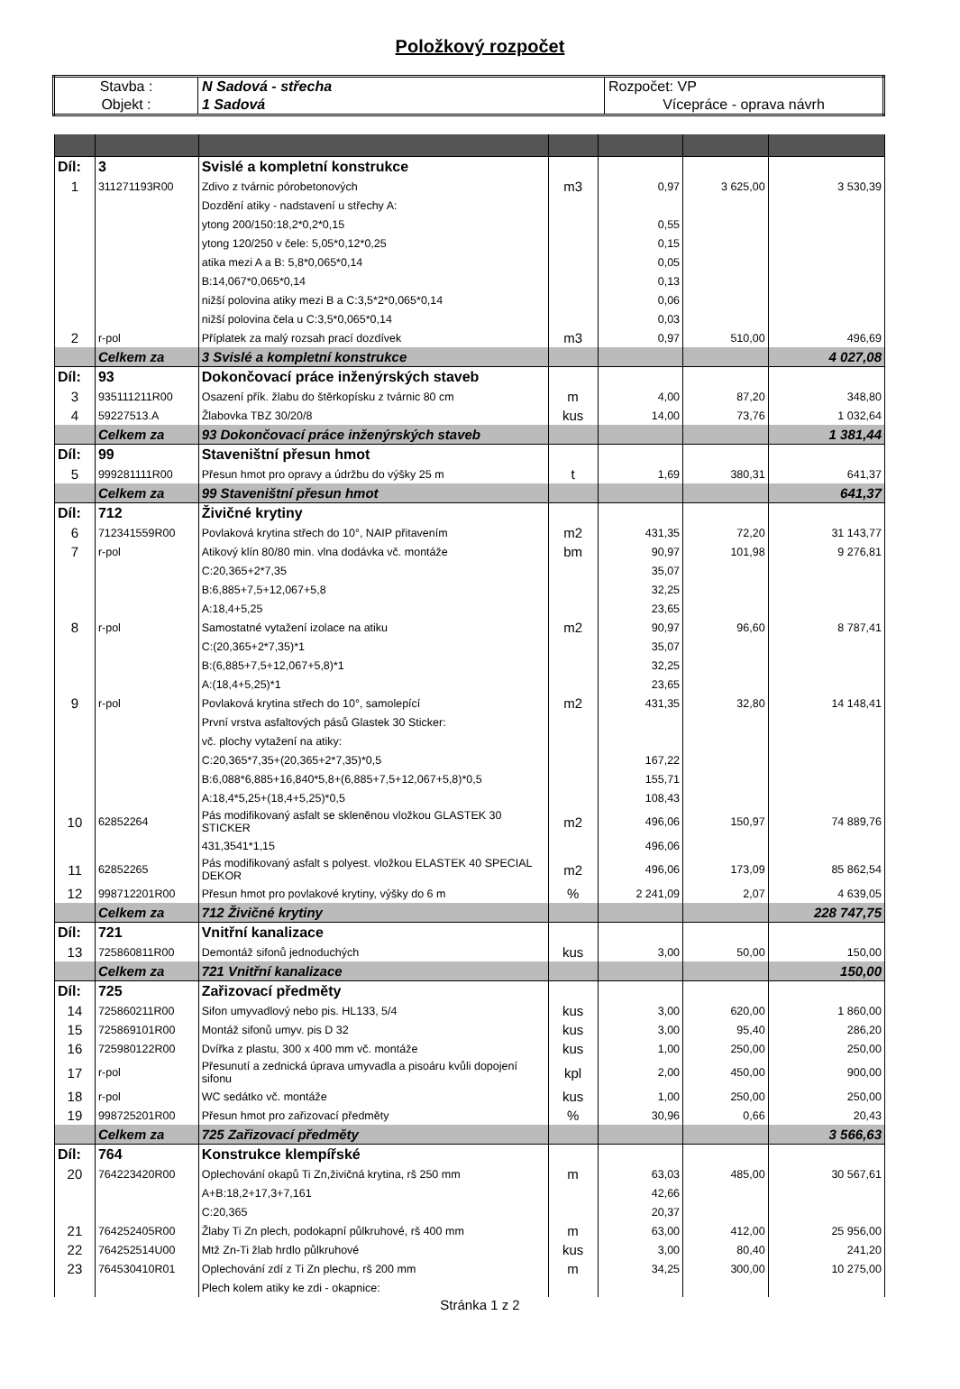Položkový rozpočet
| Stavba : | N Sadová - střecha | Rozpočet: VP |
| Objekt : | 1 Sadová | Vícepráce - oprava návrh |
| Díl: | 3 | Svislé a kompletní konstrukce | | | | |
| 1 | 311271193R00 | Zdivo z tvárnic pórobetonových | m3 | 0,97 | 3 625,00 | 3 530,39 |
| | | Dozdění atiky - nadstavení u střechy A: | | | | |
| | | ytong 200/150:18,2*0,2*0,15 | | 0,55 | | |
| | | ytong 120/250 v čele: 5,05*0,12*0,25 | | 0,15 | | |
| | | atika mezi A a B: 5,8*0,065*0,14 | | 0,05 | | |
| | | B:14,067*0,065*0,14 | | 0,13 | | |
| | | nižší polovina atiky mezi B a C:3,5*2*0,065*0,14 | | 0,06 | | |
| | | nižší polovina čela u C:3,5*0,065*0,14 | | 0,03 | | |
| 2 | r-pol | Příplatek za malý rozsah prací dozdívek | m3 | 0,97 | 510,00 | 496,69 |
| | Celkem za | 3 Svislé a kompletní konstrukce | | | | 4 027,08 |
| Díl: | 93 | Dokončovací práce inženýrských staveb | | | | |
| 3 | 935111211R00 | Osazení přík. žlabu do štěrkopísku z tvárnic 80 cm | m | 4,00 | 87,20 | 348,80 |
| 4 | 59227513.A | Žlabovka TBZ 30/20/8 | kus | 14,00 | 73,76 | 1 032,64 |
| | Celkem za | 93 Dokončovací práce inženýrských staveb | | | | 1 381,44 |
| Díl: | 99 | Staveništní přesun hmot | | | | |
| 5 | 999281111R00 | Přesun hmot pro opravy a údržbu do výšky 25 m | t | 1,69 | 380,31 | 641,37 |
| | Celkem za | 99 Staveništní přesun hmot | | | | 641,37 |
| Díl: | 712 | Živičné krytiny | | | | |
| 6 | 712341559R00 | Povlaková krytina střech do 10°, NAIP přitavením | m2 | 431,35 | 72,20 | 31 143,77 |
| 7 | r-pol | Atikový klín 80/80 min. vlna dodávka vč. montáže | bm | 90,97 | 101,98 | 9 276,81 |
| | | C:20,365+2*7,35 | | 35,07 | | |
| | | B:6,885+7,5+12,067+5,8 | | 32,25 | | |
| | | A:18,4+5,25 | | 23,65 | | |
| 8 | r-pol | Samostatné vytažení izolace na atiku | m2 | 90,97 | 96,60 | 8 787,41 |
| | | C:(20,365+2*7,35)*1 | | 35,07 | | |
| | | B:(6,885+7,5+12,067+5,8)*1 | | 32,25 | | |
| | | A:(18,4+5,25)*1 | | 23,65 | | |
| 9 | r-pol | Povlaková krytina střech do 10°, samolepící | m2 | 431,35 | 32,80 | 14 148,41 |
| | | První vrstva asfaltových pásů Glastek 30 Sticker: | | | | |
| | | vč. plochy vytažení na atiky: | | | | |
| | | C:20,365*7,35+(20,365+2*7,35)*0,5 | | 167,22 | | |
| | | B:6,088*6,885+16,840*5,8+(6,885+7,5+12,067+5,8)*0,5 | | 155,71 | | |
| | | A:18,4*5,25+(18,4+5,25)*0,5 | | 108,43 | | |
| 10 | 62852264 | Pás modifikovaný asfalt se skleněnou vložkou GLASTEK 30 STICKER | m2 | 496,06 | 150,97 | 74 889,76 |
| | | 431,3541*1,15 | | 496,06 | | |
| 11 | 62852265 | Pás modifikovaný asfalt s polyest. vložkou ELASTEK 40 SPECIAL DEKOR | m2 | 496,06 | 173,09 | 85 862,54 |
| 12 | 998712201R00 | Přesun hmot pro povlakové krytiny, výšky do 6 m | % | 2 241,09 | 2,07 | 4 639,05 |
| | Celkem za | 712 Živičné krytiny | | | | 228 747,75 |
| Díl: | 721 | Vnitřní kanalizace | | | | |
| 13 | 725860811R00 | Demontáž sifonů jednoduchých | kus | 3,00 | 50,00 | 150,00 |
| | Celkem za | 721 Vnitřní kanalizace | | | | 150,00 |
| Díl: | 725 | Zařizovací předměty | | | | |
| 14 | 725860211R00 | Sifon umyvadlový nebo pis. HL133, 5/4 | kus | 3,00 | 620,00 | 1 860,00 |
| 15 | 725869101R00 | Montáž sifonů umyv. pis D 32 | kus | 3,00 | 95,40 | 286,20 |
| 16 | 725980122R00 | Dvířka z plastu, 300 x 400 mm vč. montáže | kus | 1,00 | 250,00 | 250,00 |
| 17 | r-pol | Přesunutí a zednická úprava umyvadla a pisoáru kvůli dopojení sifonu | kpl | 2,00 | 450,00 | 900,00 |
| 18 | r-pol | WC sedátko vč. montáže | kus | 1,00 | 250,00 | 250,00 |
| 19 | 998725201R00 | Přesun hmot pro zařizovací předměty | % | 30,96 | 0,66 | 20,43 |
| | Celkem za | 725 Zařizovací předměty | | | | 3 566,63 |
| Díl: | 764 | Konstrukce klempířské | | | | |
| 20 | 764223420R00 | Oplechování okapů Ti Zn,živičná krytina, rš 250 mm | m | 63,03 | 485,00 | 30 567,61 |
| | | A+B:18,2+17,3+7,161 | | 42,66 | | |
| | | C:20,365 | | 20,37 | | |
| 21 | 764252405R00 | Žlaby Ti Zn plech, podokapní půlkruhové, rš 400 mm | m | 63,00 | 412,00 | 25 956,00 |
| 22 | 764252514U00 | Mtž Zn-Ti žlab hrdlo půlkruhové | kus | 3,00 | 80,40 | 241,20 |
| 23 | 764530410R01 | Oplechování zdí z Ti Zn plechu, rš 200 mm | m | 34,25 | 300,00 | 10 275,00 |
| | | Plech kolem atiky ke zdi - okapnice: | | | | |
Stránka 1 z 2